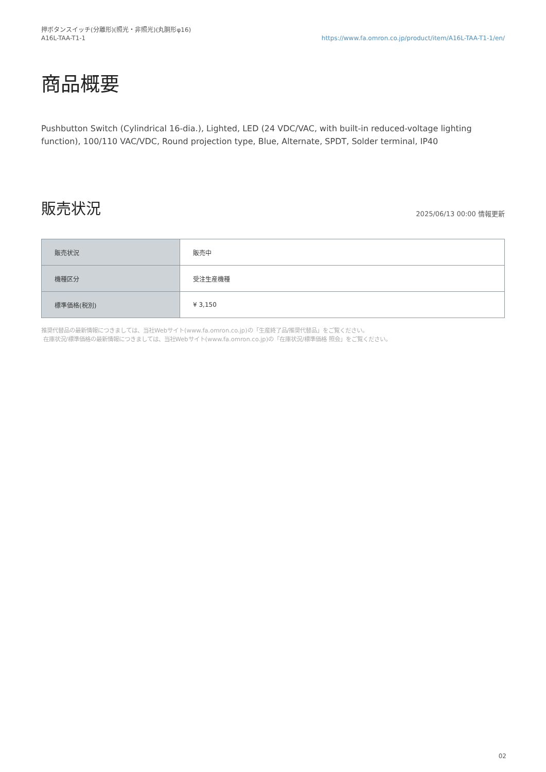押ボタンスイッチ(分離形)(照光・非照光)(丸胴形φ16)
A16L-TAA-T1-1
https://www.fa.omron.co.jp/product/item/A16L-TAA-T1-1/en/
商品概要
Pushbutton Switch (Cylindrical 16-dia.), Lighted, LED (24 VDC/VAC, with built-in reduced-voltage lighting function), 100/110 VAC/VDC, Round projection type, Blue, Alternate, SPDT, Solder terminal, IP40
販売状況
2025/06/13 00:00 情報更新
| 販売状況 | 販売中 |
| 機種区分 | 受注生産機種 |
| 標準価格(税別) | ¥ 3,150 |
推奨代替品の最新情報につきましては、当社Webサイト(www.fa.omron.co.jp)の「生産終了品/推奨代替品」をご覧ください。
在庫状況/標準価格の最新情報につきましては、当社Webサイト(www.fa.omron.co.jp)の「在庫状況/標準価格 照会」をご覧ください。
02